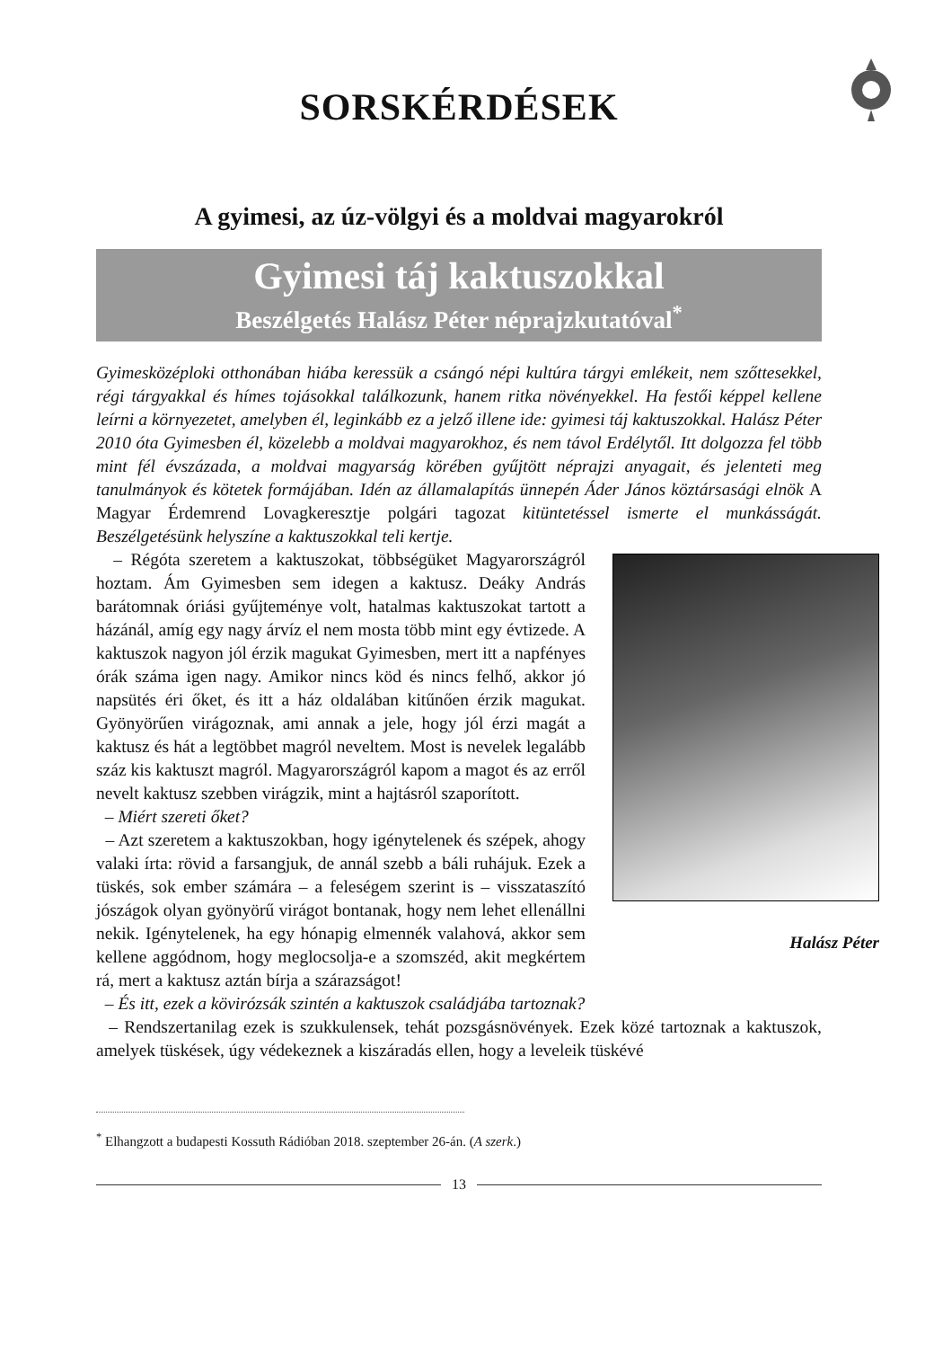SORSKÉRDÉSEK
A gyimesi, az úz-völgyi és a moldvai magyarokról
Gyimesi táj kaktuszokkal
Beszélgetés Halász Péter néprajzkutatóval<sup>*</sup>
Gyimesközéploki otthonában hiába keressük a csángó népi kultúra tárgyi emlékeit, nem szőttesekkel, régi tárgyakkal és hímes tojásokkal találkozunk, hanem ritka növényekkel. Ha festői képpel kellene leírni a környezetet, amelyben él, leginkább ez a jelző illene ide: gyimesi táj kaktuszokkal. Halász Péter 2010 óta Gyimesben él, közelebb a moldvai magyarokhoz, és nem távol Erdélytől. Itt dolgozza fel több mint fél évszázada, a moldvai magyarság körében gyűjtött néprajzi anyagait, és jelenteti meg tanulmányok és kötetek formájában. Idén az államalapítás ünnepén Áder János köztársasági elnök A Magyar Érdemrend Lovagkeresztje polgári tagozat kitüntetéssel ismerte el munkásságát. Beszélgetésünk helyszíne a kaktuszokkal teli kertje.
Halász Péter
– Régóta szeretem a kaktuszokat, többségüket Magyarországról hoztam. Ám Gyimesben sem idegen a kaktusz. Deáky András barátomnak óriási gyűjteménye volt, hatalmas kaktuszokat tartott a házánál, amíg egy nagy árvíz el nem mosta több mint egy évtizede. A kaktuszok nagyon jól érzik magukat Gyimesben, mert itt a napfényes órák száma igen nagy. Amikor nincs köd és nincs felhő, akkor jó napsütés éri őket, és itt a ház oldalában kitűnően érzik magukat. Gyönyörűen virágoznak, ami annak a jele, hogy jól érzi magát a kaktusz és hát a legtöbbet magról neveltem. Most is nevelek legalább száz kis kaktuszt magról. Magyarországról kapom a magot és az erről nevelt kaktusz szebben virágzik, mint a hajtásról szaporított.
– Miért szereti őket?
– Azt szeretem a kaktuszokban, hogy igénytelenek és szépek, ahogy valaki írta: rövid a farsangjuk, de annál szebb a báli ruhájuk. Ezek a tüskés, sok ember számára – a feleségem szerint is – visszataszító jószágok olyan gyönyörű virágot bontanak, hogy nem lehet ellenállni nekik. Igénytelenek, ha egy hónapig elmennék valahová, akkor sem kellene aggódnom, hogy meglocsolja-e a szomszéd, akit megkértem rá, mert a kaktusz aztán bírja a szárazságot!
– És itt, ezek a kövirózsák szintén a kaktuszok családjába tartoznak?
– Rendszertanilag ezek is szukkulensek, tehát pozsgásnövények. Ezek közé tartoznak a kaktuszok, amelyek tüskések, úgy védekeznek a kiszáradás ellen, hogy a leveleik tüskévé
<sup>*</sup> Elhangzott a budapesti Kossuth Rádióban 2018. szeptember 26-án. (A szerk.)
13